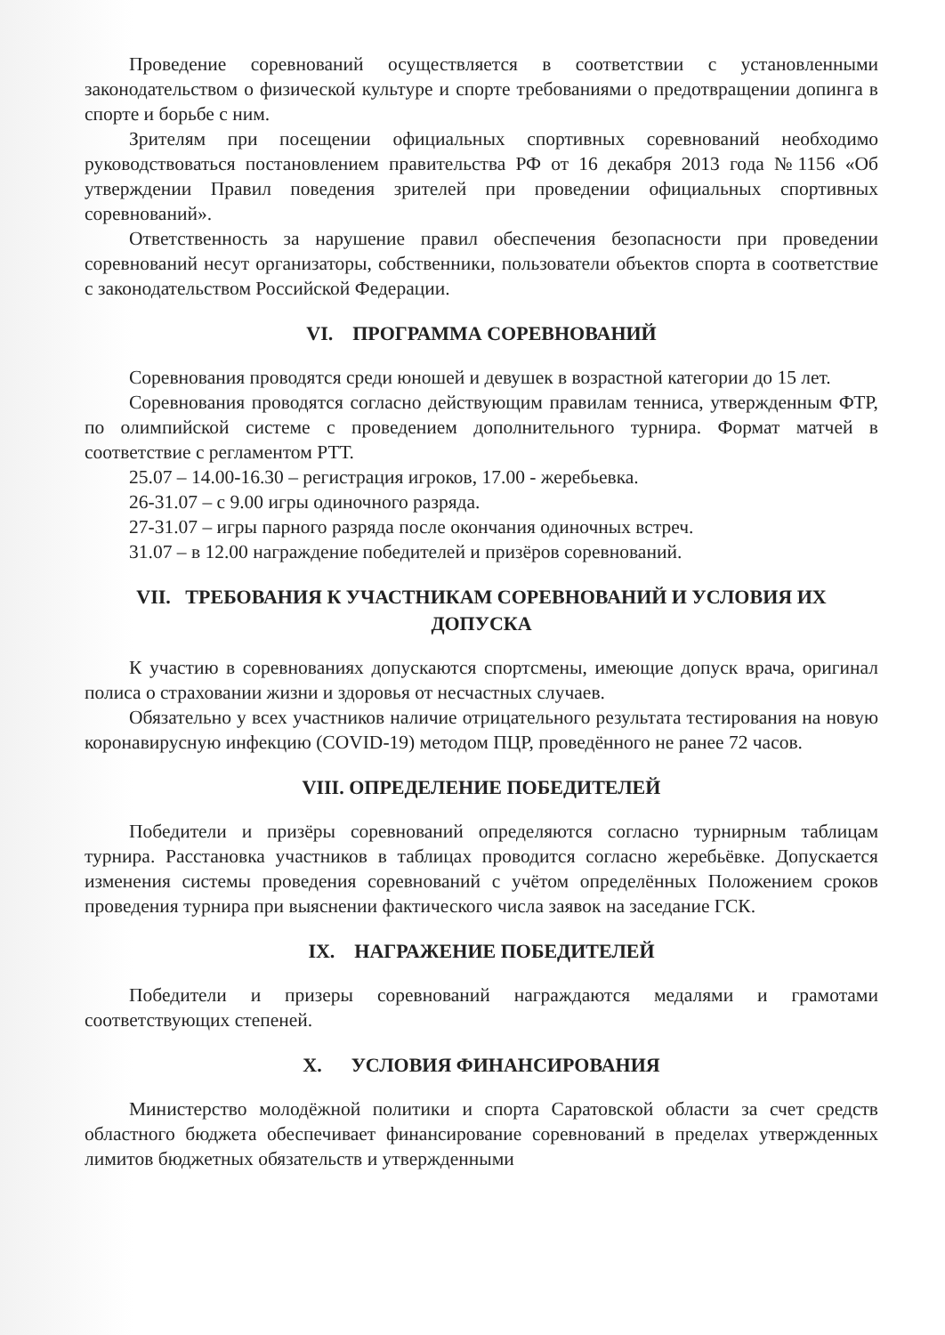Проведение соревнований осуществляется в соответствии с установленными законодательством о физической культуре и спорте требованиями о предотвращении допинга в спорте и борьбе с ним.
Зрителям при посещении официальных спортивных соревнований необходимо руководствоваться постановлением правительства РФ от 16 декабря 2013 года №1156 «Об утверждении Правил поведения зрителей при проведении официальных спортивных соревнований».
Ответственность за нарушение правил обеспечения безопасности при проведении соревнований несут организаторы, собственники, пользователи объектов спорта в соответствие с законодательством Российской Федерации.
VI. ПРОГРАММА СОРЕВНОВАНИЙ
Соревнования проводятся среди юношей и девушек в возрастной категории до 15 лет.
Соревнования проводятся согласно действующим правилам тенниса, утвержденным ФТР, по олимпийской системе с проведением дополнительного турнира. Формат матчей в соответствие с регламентом РТТ.
25.07 – 14.00-16.30 – регистрация игроков, 17.00 - жеребьевка.
26-31.07 – с 9.00 игры одиночного разряда.
27-31.07 – игры парного разряда после окончания одиночных встреч.
31.07 – в 12.00 награждение победителей и призёров соревнований.
VII. ТРЕБОВАНИЯ К УЧАСТНИКАМ СОРЕВНОВАНИЙ И УСЛОВИЯ ИХ ДОПУСКА
К участию в соревнованиях допускаются спортсмены, имеющие допуск врача, оригинал полиса о страховании жизни и здоровья от несчастных случаев.
Обязательно у всех участников наличие отрицательного результата тестирования на новую коронавирусную инфекцию (COVID-19) методом ПЦР, проведённого не ранее 72 часов.
VIII. ОПРЕДЕЛЕНИЕ ПОБЕДИТЕЛЕЙ
Победители и призёры соревнований определяются согласно турнирным таблицам турнира. Расстановка участников в таблицах проводится согласно жеребьёвке. Допускается изменения системы проведения соревнований с учётом определённых Положением сроков проведения турнира при выяснении фактического числа заявок на заседание ГСК.
IX. НАГРАЖЕНИЕ ПОБЕДИТЕЛЕЙ
Победители и призеры соревнований награждаются медалями и грамотами соответствующих степеней.
X. УСЛОВИЯ ФИНАНСИРОВАНИЯ
Министерство молодёжной политики и спорта Саратовской области за счет средств областного бюджета обеспечивает финансирование соревнований в пределах утвержденных лимитов бюджетных обязательств и утвержденными